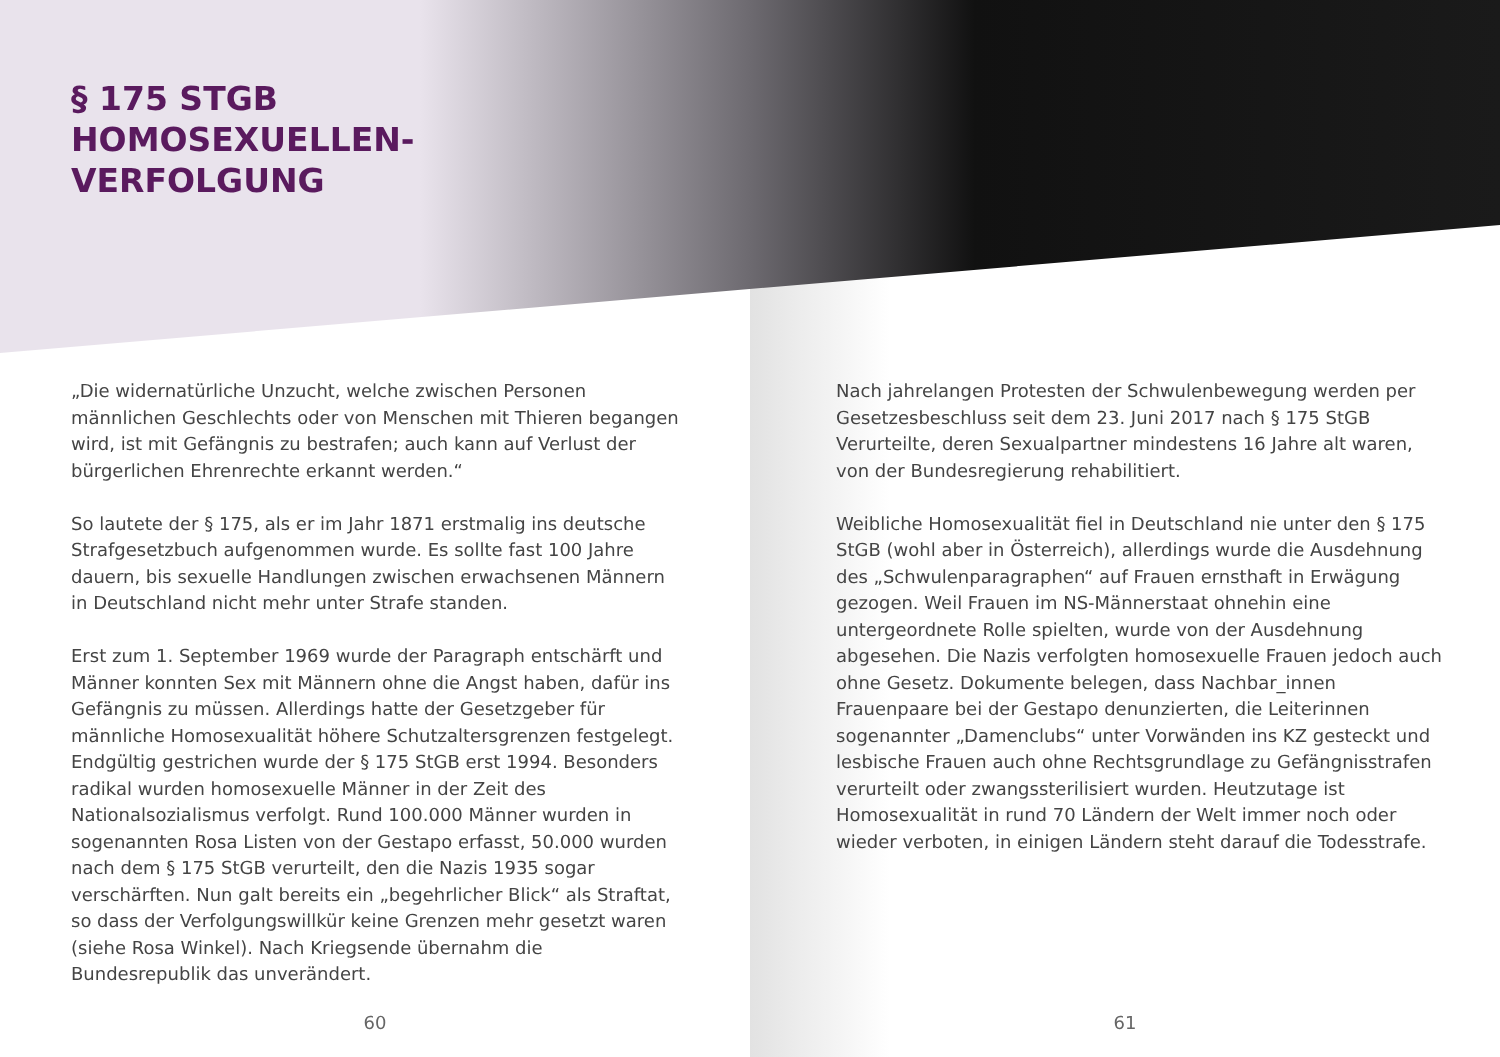§ 175 STGB
HOMOSEXUELLEN-
VERFOLGUNG
„Die widernatürliche Unzucht, welche zwischen Personen männlichen Geschlechts oder von Menschen mit Thieren begangen wird, ist mit Gefängnis zu bestrafen; auch kann auf Verlust der bürgerlichen Ehrenrechte erkannt werden.“
So lautete der § 175, als er im Jahr 1871 erstmalig ins deutsche Strafgesetzbuch aufgenommen wurde. Es sollte fast 100 Jahre dauern, bis sexuelle Handlungen zwischen erwachsenen Männern in Deutschland nicht mehr unter Strafe standen.
Erst zum 1. September 1969 wurde der Paragraph entschärft und Männer konnten Sex mit Männern ohne die Angst haben, dafür ins Gefängnis zu müssen. Allerdings hatte der Gesetzgeber für männliche Homosexualität höhere Schutzaltersgrenzen festgelegt. Endgültig gestrichen wurde der § 175 StGB erst 1994. Besonders radikal wurden homosexuelle Männer in der Zeit des Nationalsozialismus verfolgt. Rund 100.000 Männer wurden in sogenannten Rosa Listen von der Gestapo erfasst, 50.000 wurden nach dem § 175 StGB verurteilt, den die Nazis 1935 sogar verschärften. Nun galt bereits ein „begehrlicher Blick“ als Straftat, so dass der Verfolgungswillkür keine Grenzen mehr gesetzt waren (siehe Rosa Winkel). Nach Kriegsende übernahm die Bundesrepublik das unverändert.
60
Nach jahrelangen Protesten der Schwulenbewegung werden per Gesetzesbeschluss seit dem 23. Juni 2017 nach § 175 StGB Verurteilte, deren Sexualpartner mindestens 16 Jahre alt waren, von der Bundesregierung rehabilitiert.
Weibliche Homosexualität fiel in Deutschland nie unter den § 175 StGB (wohl aber in Österreich), allerdings wurde die Ausdehnung des „Schwulenparagraphen“ auf Frauen ernsthaft in Erwägung gezogen. Weil Frauen im NS-Männerstaat ohnehin eine untergeordnete Rolle spielten, wurde von der Ausdehnung abgesehen. Die Nazis verfolgten homosexuelle Frauen jedoch auch ohne Gesetz. Dokumente belegen, dass Nachbar_innen Frauenpaare bei der Gestapo denunzierten, die Leiterinnen sogenannter „Damenclubs“ unter Vorwänden ins KZ gesteckt und lesbische Frauen auch ohne Rechtsgrundlage zu Gefängnisstrafen verurteilt oder zwangssterilisiert wurden. Heutzutage ist Homosexualität in rund 70 Ländern der Welt immer noch oder wieder verboten, in einigen Ländern steht darauf die Todesstrafe.
61